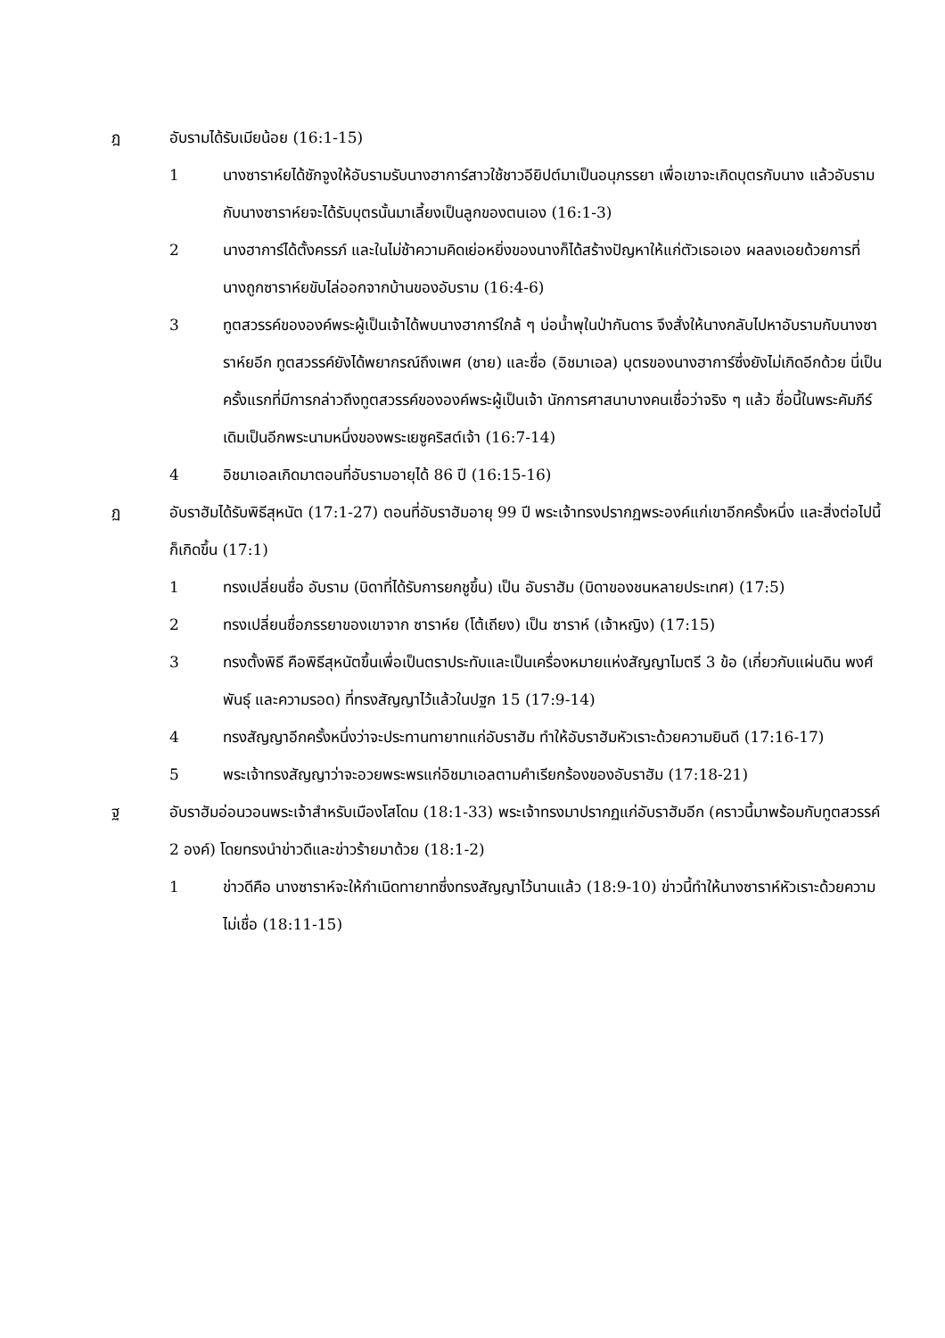ฎ อับรามได้รับเมียน้อย (16:1-15)
1 นางซาราห์ยได้ชักจูงให้อับรามรับนางฮาการ์สาวใช้ชาวอียิปต์มาเป็นอนุภรรยา เพื่อเขาจะเกิดบุตรกับนาง แล้วอับรามกับนางซาราห์ยจะได้รับบุตรนั้นมาเลี้ยงเป็นลูกของตนเอง (16:1-3)
2 นางฮาการ์ได้ตั้งครรภ์ และในไม่ช้าความคิดเย่อหยิ่งของนางก็ได้สร้างปัญหาให้แก่ตัวเธอเอง ผลลงเอยด้วยการที่นางถูกซาราห์ยขับไล่ออกจากบ้านของอับราม (16:4-6)
3 ทูตสวรรค์ขององค์พระผู้เป็นเจ้าได้พบนางฮาการ์ใกล้ ๆ บ่อน้ำพุในป่ากันดาร จึงสั่งให้นางกลับไปหาอับรามกับนางซาราห์ยอีก ทูตสวรรค์ยังได้พยากรณ์ถึงเพศ (ชาย) และชื่อ (อิชมาเอล) บุตรของนางฮาการ์ซึ่งยังไม่เกิดอีกด้วย นี่เป็นครั้งแรกที่มีการกล่าวถึงทูตสวรรค์ขององค์พระผู้เป็นเจ้า นักการศาสนาบางคนเชื่อว่าจริง ๆ แล้ว ชื่อนี้ในพระคัมภีร์ เดิมเป็นอีกพระนามหนึ่งของพระเยซูคริสต์เจ้า (16:7-14)
4 อิชมาเอลเกิดมาตอนที่อับรามอายุได้ 86 ปี (16:15-16)
ฏ อับราฮัมได้รับพิธีสุหนัต (17:1-27) ตอนที่อับราฮัมอายุ 99 ปี พระเจ้าทรงปรากฏพระองค์แก่เขาอีกครั้งหนึ่ง และสิ่งต่อไปนี้ก็เกิดขึ้น (17:1)
1 ทรงเปลี่ยนชื่อ อับราม (บิดาที่ได้รับการยกชูขึ้น) เป็น อับราฮัม (บิดาของชนหลายประเทศ) (17:5)
2 ทรงเปลี่ยนชื่อภรรยาของเขาจาก ซาราห์ย (โต้เถียง) เป็น ซาราห์ (เจ้าหญิง) (17:15)
3 ทรงตั้งพิธี คือพิธีสุหนัตขึ้นเพื่อเป็นตราประทับและเป็นเครื่องหมายแห่งสัญญาไมตรี 3 ข้อ (เกี่ยวกับแผ่นดิน พงศ์พันธุ์ และความรอด) ที่ทรงสัญญาไว้แล้วในปฐก 15 (17:9-14)
4 ทรงสัญญาอีกครั้งหนึ่งว่าจะประทานทายาทแก่อับราฮัม ทำให้อับราฮัมหัวเราะด้วยความยินดี (17:16-17)
5 พระเจ้าทรงสัญญาว่าจะอวยพระพรแก่อิชมาเอลตามคำเรียกร้องของอับราฮัม (17:18-21)
ฐ อับราฮัมอ่อนวอนพระเจ้าสำหรับเมืองโสโดม (18:1-33) พระเจ้าทรงมาปรากฏแก่อับราฮัมอีก (คราวนี้มาพร้อมกับทูตสวรรค์ 2 องค์) โดยทรงนำข่าวดีและข่าวร้ายมาด้วย (18:1-2)
1 ข่าวดีคือ นางซาราห์จะให้กำเนิดทายาทซึ่งทรงสัญญาไว้นานแล้ว (18:9-10) ข่าวนี้ทำให้นางซาราห์หัวเราะด้วยความไม่เชื่อ (18:11-15)